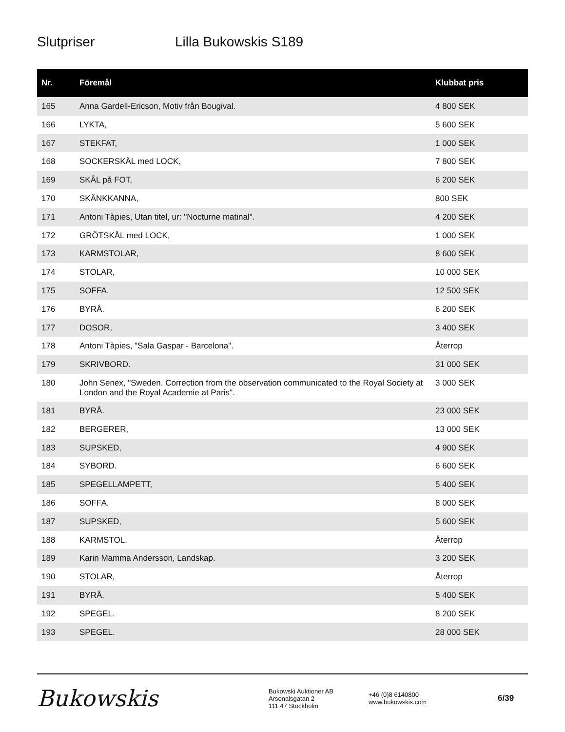Slutpriser Lilla Bukowskis S189
| Nr. | Föremål | Klubbat pris |
| --- | --- | --- |
| 165 | Anna Gardell-Ericson, Motiv från Bougival. | 4 800 SEK |
| 166 | LYKTA, | 5 600 SEK |
| 167 | STEKFAT, | 1 000 SEK |
| 168 | SOCKERSKÅL med LOCK, | 7 800 SEK |
| 169 | SKÅL på FOT, | 6 200 SEK |
| 170 | SKÄNKKANNA, | 800 SEK |
| 171 | Antoni Tàpies, Utan titel, ur: "Nocturne matinal". | 4 200 SEK |
| 172 | GRÖTSKÅL med LOCK, | 1 000 SEK |
| 173 | KARMSTOLAR, | 8 600 SEK |
| 174 | STOLAR, | 10 000 SEK |
| 175 | SOFFA. | 12 500 SEK |
| 176 | BYRÅ. | 6 200 SEK |
| 177 | DOSOR, | 3 400 SEK |
| 178 | Antoni Tàpies, "Sala Gaspar - Barcelona". | Återrop |
| 179 | SKRIVBORD. | 31 000 SEK |
| 180 | John Senex, "Sweden. Correction from the observation communicated to the Royal Society at London and the Royal Academie at Paris". | 3 000 SEK |
| 181 | BYRÅ. | 23 000 SEK |
| 182 | BERGERER, | 13 000 SEK |
| 183 | SUPSKED, | 4 900 SEK |
| 184 | SYBORD. | 6 600 SEK |
| 185 | SPEGELLAMPETT, | 5 400 SEK |
| 186 | SOFFA. | 8 000 SEK |
| 187 | SUPSKED, | 5 600 SEK |
| 188 | KARMSTOL. | Återrop |
| 189 | Karin Mamma Andersson, Landskap. | 3 200 SEK |
| 190 | STOLAR, | Återrop |
| 191 | BYRÅ. | 5 400 SEK |
| 192 | SPEGEL. | 8 200 SEK |
| 193 | SPEGEL. | 28 000 SEK |
Bukowskis
Bukowski Auktioner AB
Arsenalsgatan 2
111 47 Stockholm
+46 (0)8 6140800
www.bukowskis.com
6/39